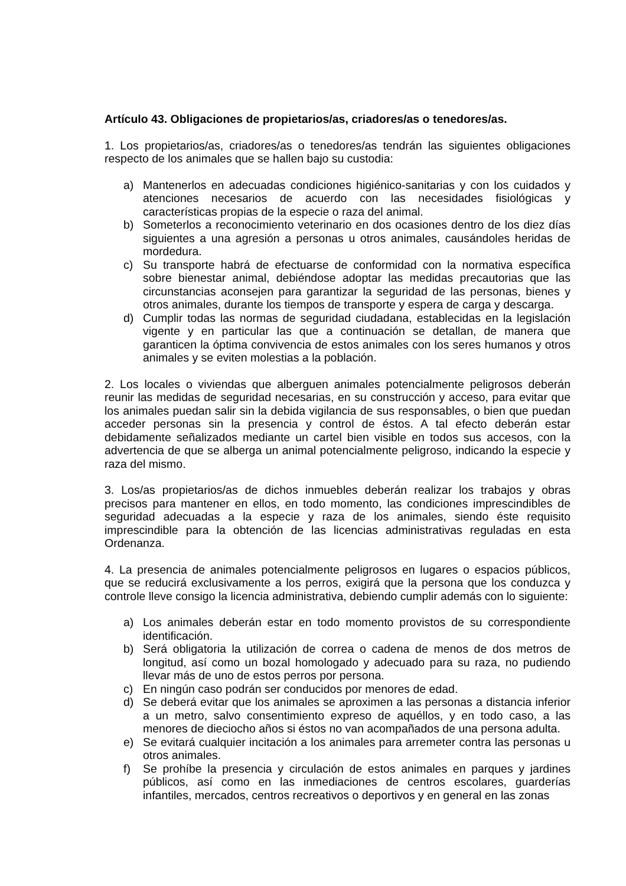Artículo 43. Obligaciones de propietarios/as, criadores/as o tenedores/as.
1. Los propietarios/as, criadores/as o tenedores/as tendrán las siguientes obligaciones respecto de los animales que se hallen bajo su custodia:
a) Mantenerlos en adecuadas condiciones higiénico-sanitarias y con los cuidados y atenciones necesarios de acuerdo con las necesidades fisiológicas y características propias de la especie o raza del animal.
b) Someterlos a reconocimiento veterinario en dos ocasiones dentro de los diez días siguientes a una agresión a personas u otros animales, causándoles heridas de mordedura.
c) Su transporte habrá de efectuarse de conformidad con la normativa específica sobre bienestar animal, debiéndose adoptar las medidas precautorias que las circunstancias aconsejen para garantizar la seguridad de las personas, bienes y otros animales, durante los tiempos de transporte y espera de carga y descarga.
d) Cumplir todas las normas de seguridad ciudadana, establecidas en la legislación vigente y en particular las que a continuación se detallan, de manera que garanticen la óptima convivencia de estos animales con los seres humanos y otros animales y se eviten molestias a la población.
2. Los locales o viviendas que alberguen animales potencialmente peligrosos deberán reunir las medidas de seguridad necesarias, en su construcción y acceso, para evitar que los animales puedan salir sin la debida vigilancia de sus responsables, o bien que puedan acceder personas sin la presencia y control de éstos. A tal efecto deberán estar debidamente señalizados mediante un cartel bien visible en todos sus accesos, con la advertencia de que se alberga un animal potencialmente peligroso, indicando la especie y raza del mismo.
3. Los/as propietarios/as de dichos inmuebles deberán realizar los trabajos y obras precisos para mantener en ellos, en todo momento, las condiciones imprescindibles de seguridad adecuadas a la especie y raza de los animales, siendo éste requisito imprescindible para la obtención de las licencias administrativas reguladas en esta Ordenanza.
4. La presencia de animales potencialmente peligrosos en lugares o espacios públicos, que se reducirá exclusivamente a los perros, exigirá que la persona que los conduzca y controle lleve consigo la licencia administrativa, debiendo cumplir además con lo siguiente:
a) Los animales deberán estar en todo momento provistos de su correspondiente identificación.
b) Será obligatoria la utilización de correa o cadena de menos de dos metros de longitud, así como un bozal homologado y adecuado para su raza, no pudiendo llevar más de uno de estos perros por persona.
c) En ningún caso podrán ser conducidos por menores de edad.
d) Se deberá evitar que los animales se aproximen a las personas a distancia inferior a un metro, salvo consentimiento expreso de aquéllos, y en todo caso, a las menores de dieciocho años si éstos no van acompañados de una persona adulta.
e) Se evitará cualquier incitación a los animales para arremeter contra las personas u otros animales.
f) Se prohíbe la presencia y circulación de estos animales en parques y jardines públicos, así como en las inmediaciones de centros escolares, guarderías infantiles, mercados, centros recreativos o deportivos y en general en las zonas